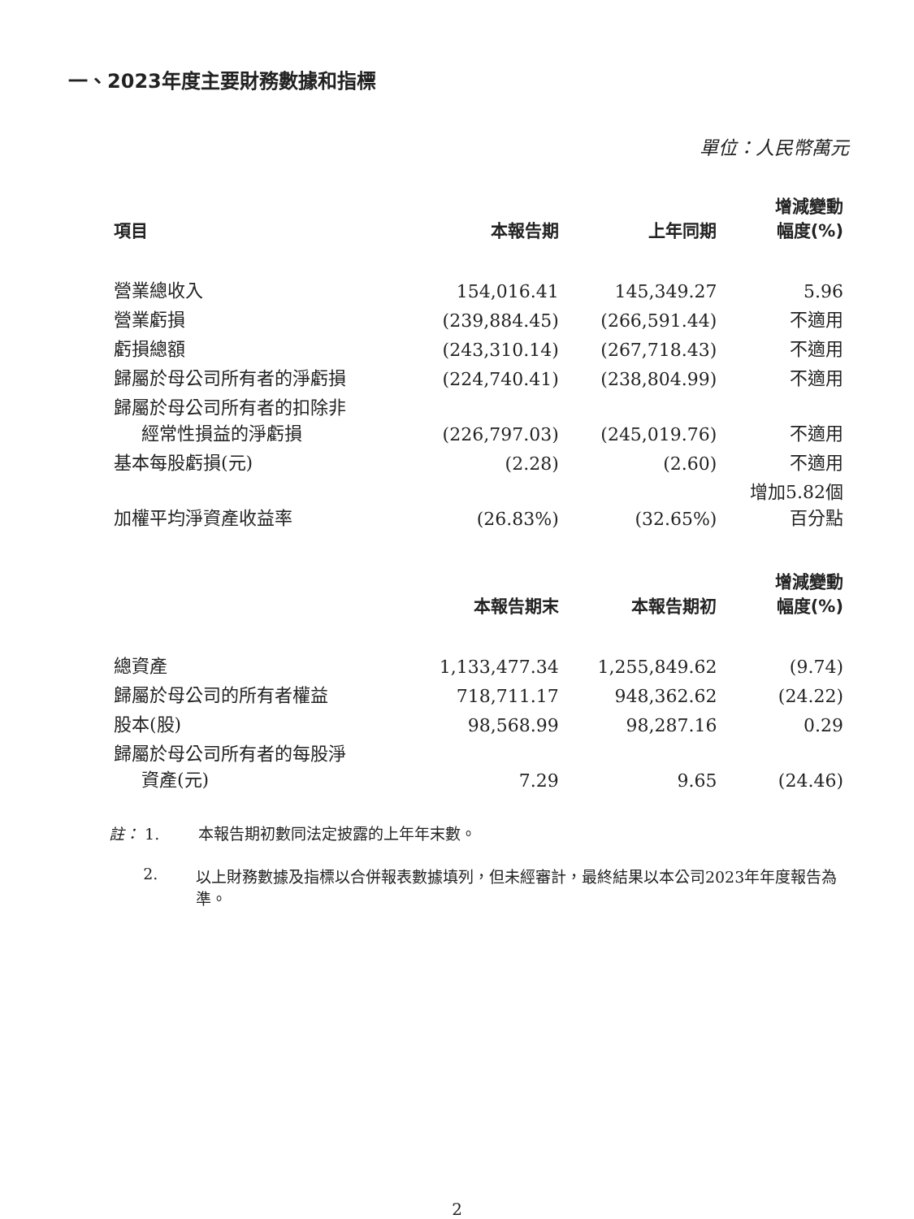一、2023年度主要財務數據和指標
單位：人民幣萬元
| 項目 | 本報告期 | 上年同期 | 增減變動 幅度(%) |
| --- | --- | --- | --- |
| 營業總收入 | 154,016.41 | 145,349.27 | 5.96 |
| 營業虧損 | (239,884.45) | (266,591.44) | 不適用 |
| 虧損總額 | (243,310.14) | (267,718.43) | 不適用 |
| 歸屬於母公司所有者的淨虧損 | (224,740.41) | (238,804.99) | 不適用 |
| 歸屬於母公司所有者的扣除非 經常性損益的淨虧損 | (226,797.03) | (245,019.76) | 不適用 |
| 基本每股虧損(元) | (2.28) | (2.60) | 不適用 |
| 加權平均淨資產收益率 | (26.83%) | (32.65%) | 增加5.82個 百分點 |
| | 本報告期末 | 本報告期初 | 增減變動 幅度(%) |
| 總資產 | 1,133,477.34 | 1,255,849.62 | (9.74) |
| 歸屬於母公司的所有者權益 | 718,711.17 | 948,362.62 | (24.22) |
| 股本(股) | 98,568.99 | 98,287.16 | 0.29 |
| 歸屬於母公司所有者的每股淨 資產(元) | 7.29 | 9.65 | (24.46) |
註： 1. 本報告期初數同法定披露的上年年末數。
2. 以上財務數據及指標以合併報表數據填列，但未經審計，最終結果以本公司2023年年度報告為準。
2